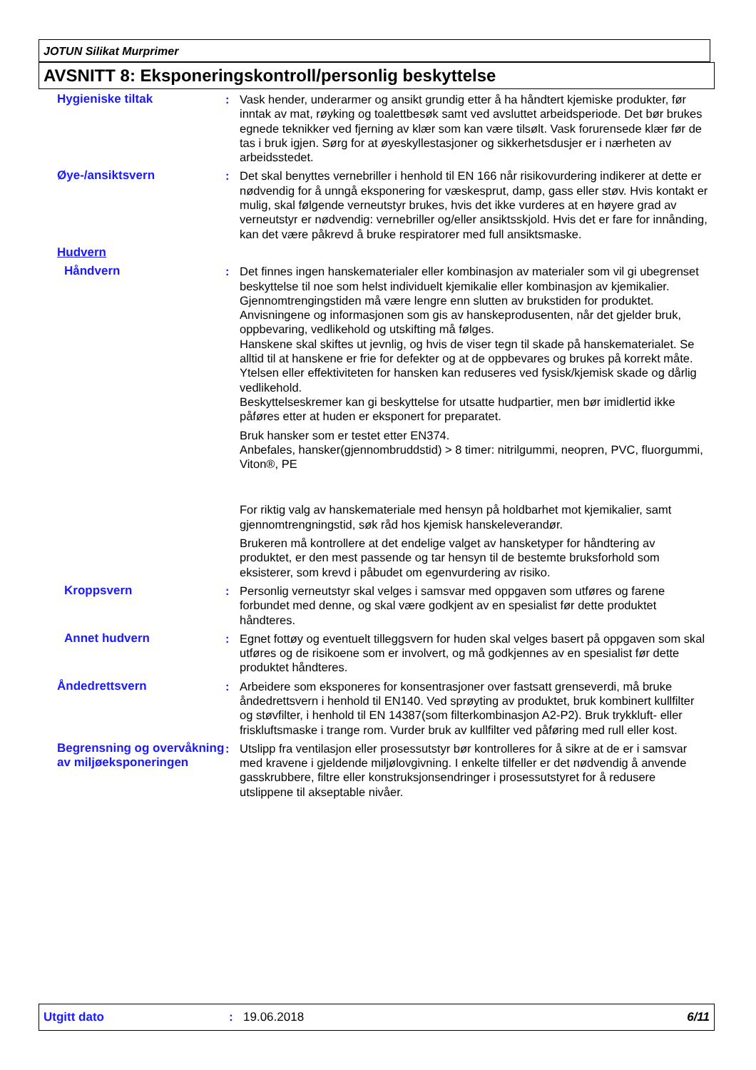JOTUN Silikat Murprimer
AVSNITT 8: Eksponeringskontroll/personlig beskyttelse
Hygieniske tiltak : Vask hender, underarmer og ansikt grundig etter å ha håndtert kjemiske produkter, før inntak av mat, røyking og toalettbesøk samt ved avsluttet arbeidsperiode. Det bør brukes egnede teknikker ved fjerning av klær som kan være tilsølt. Vask forurensede klær før de tas i bruk igjen. Sørg for at øyeskyllestasjoner og sikkerhetsdusjer er i nærheten av arbeidsstedet.
Øye-/ansiktsvern : Det skal benyttes vernebriller i henhold til EN 166 når risikovurdering indikerer at dette er nødvendig for å unngå eksponering for væskesprut, damp, gass eller støv. Hvis kontakt er mulig, skal følgende verneutstyr brukes, hvis det ikke vurderes at en høyere grad av verneutstyr er nødvendig: vernebriller og/eller ansiktsskjold. Hvis det er fare for innånding, kan det være påkrevd å bruke respiratorer med full ansiktsmaske.
Hudvern
Håndvern : Det finnes ingen hanskematerialer eller kombinasjon av materialer som vil gi ubegrenset beskyttelse til noe som helst individuelt kjemikalie eller kombinasjon av kjemikalier.
Gjennomtrengingstiden må være lengre enn slutten av brukstiden for produktet.
Anvisningene og informasjonen som gis av hanskeprodusenten, når det gjelder bruk, oppbevaring, vedlikehold og utskifting må følges.
Hanskene skal skiftes ut jevnlig, og hvis de viser tegn til skade på hanskematerialet. Se alltid til at hanskene er frie for defekter og at de oppbevares og brukes på korrekt måte.
Ytelsen eller effektiviteten for hansken kan reduseres ved fysisk/kjemisk skade og dårlig vedlikehold.
Beskyttelseskremer kan gi beskyttelse for utsatte hudpartier, men bør imidlertid ikke påføres etter at huden er eksponert for preparatet.
Bruk hansker som er testet etter EN374.
Anbefales, hansker(gjennombruddstid) > 8 timer: nitrilgummi, neopren, PVC, fluorgummi, Viton®, PE
For riktig valg av hanskemateriale med hensyn på holdbarhet mot kjemikalier, samt gjennomtrengningstid, søk råd hos kjemisk hanskeleverandør.
Brukeren må kontrollere at det endelige valget av hansketyper for håndtering av produktet, er den mest passende og tar hensyn til de bestemte bruksforhold som eksisterer, som krevd i påbudet om egenvurdering av risiko.
Kroppsvern : Personlig verneutstyr skal velges i samsvar med oppgaven som utføres og farene forbundet med denne, og skal være godkjent av en spesialist før dette produktet håndteres.
Annet hudvern : Egnet fottøy og eventuelt tilleggsvern for huden skal velges basert på oppgaven som skal utføres og de risikoene som er involvert, og må godkjennes av en spesialist før dette produktet håndteres.
Åndedrettsvern : Arbeidere som eksponeres for konsentrasjoner over fastsatt grenseverdi, må bruke åndedrettsvern i henhold til EN140. Ved sprøyting av produktet, bruk kombinert kullfilter og støvfilter, i henhold til EN 14387(som filterkombinasjon A2-P2). Bruk trykkluft- eller friskluftsmaske i trange rom. Vurder bruk av kullfilter ved påføring med rull eller kost.
Begrensning og overvåkning av miljøeksponeringen
: Utslipp fra ventilasjon eller prosessutstyr bør kontrolleres for å sikre at de er i samsvar med kravene i gjeldende miljølovgivning. I enkelte tilfeller er det nødvendig å anvende gasskrubbere, filtre eller konstruksjonsendringer i prosessutstyret for å redusere utslippene til akseptable nivåer.
Utgitt dato: 19.06.2018 6/11